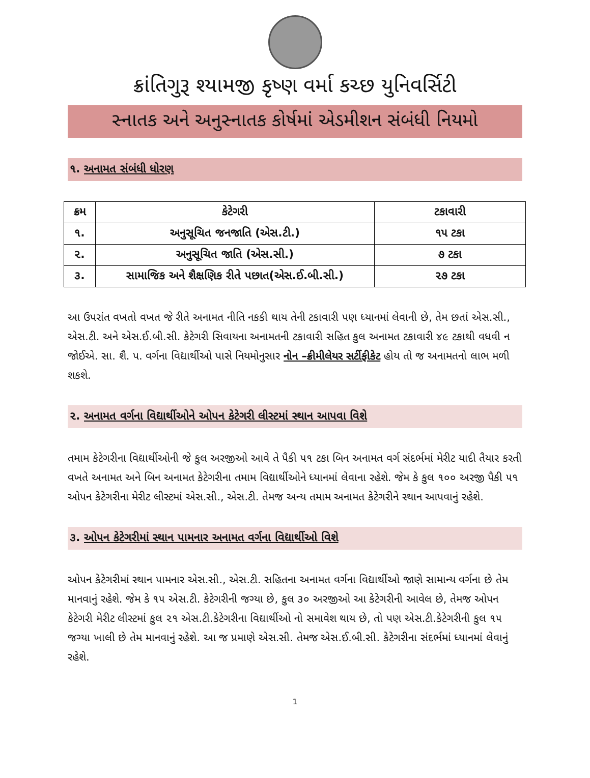ક્રાંતિગુરૂ શ્યામજી કૃષ્ણ વર્મા કચ્છ યુનિવર્સિટી
સ્નાતક અને અનુસ્નાતક કોર્ષમાં એડમીશન સંબંધી નિયમો
૧. અનામત સંબંધી ધોરણ
| ક્રમ | કેટેગરી | ટકાવારી |
| --- | --- | --- |
| ૧. | અનુસૂચિત જનજાતિ (એસ.ટી.) | ૧૫ ટકા |
| ૨. | અનુસૂચિત જાતિ (એસ.સી.) | ૭ ટકા |
| ૩. | સામાજિક અને શૈક્ષણિક રીતે પછાત(એસ.ઈ.બી.સી.) | ૨૭ ટકા |
આ ઉપરાંત વખતો વખત જે રીતે અનામત નીતિ નકકી થાય તેની ટકાવારી પણ ધ્યાનમાં લેવાની છે, તેમ છતાં એસ.સી., એસ.ટી. અને એસ.ઈ.બી.સી. કેટેગરી સિવાયના અનામતની ટકાવારી સહિત કુલ અનામત ટકાવારી ૪૯ ટકાથી વધવી ન જોઈએ. સા. શૈ. પ. વર્ગના વિદ્યાર્થીઓ પાસે નિયમોનુસાર નોન –ક્રીમીલેયર સર્ટીફીકેટ હોય તો જ અનામતનો લાભ મળી શકશે.
૨. અનામત વર્ગના વિદ્યાર્થીઓને ઓપન કેટેગરી લીસ્ટમાં સ્થાન આપવા વિશે
તમામ કેટેગરીના વિદ્યાર્થીઓની જે કુલ અરજીઓ આવે તે પૈકી ૫૧ ટકા બિન અનામત વર્ગ સંદર્ભમાં મેરીટ યાદી તૈયાર કરતી વખતે અનામત અને બિન અનામત કેટેગરીના તમામ વિદ્યાર્થીઓને ધ્યાનમાં લેવાના રહેશે. જેમ કે કુલ ૧૦૦ અરજી પૈકી ૫૧ ઓપન કેટેગરીના મેરીટ લીસ્ટમાં એસ.સી., એસ.ટી. તેમજ અન્ય તમામ અનામત કેટેગરીને સ્થાન આપવાનું રહેશે.
૩. ઓપન કેટેગરીમાં સ્થાન પામનાર અનામત વર્ગના વિદ્યાર્થીઓ વિશે
ઓપન કેટેગરીમાં સ્થાન પામનાર એસ.સી., એસ.ટી. સહિતના અનામત વર્ગના વિદ્યાર્થીઓ જાણે સામાન્ય વર્ગના છે તેમ માનવાનું રહેશે. જેમ કે ૧૫ એસ.ટી. કેટેગરીની જગ્યા છે, કુલ ૩૦ અરજીઓ આ કેટેગરીની આવેલ છે, તેમજ ઓપન કેટેગરી મેરીટ લીસ્ટમાં કુલ ૨૧ એસ.ટી.કેટેગરીના વિદ્યાર્થીઓ નો સમાવેશ થાય છે, તો પણ એસ.ટી.કેટેગરીની કુલ ૧૫ જગ્યા ખાલી છે તેમ માનવાનું રહેશે. આ જ પ્રમાણે એસ.સી. તેમજ એસ.ઈ.બી.સી. કેટેગરીના સંદર્ભમાં ધ્યાનમાં લેવાનું રહેશે.
1